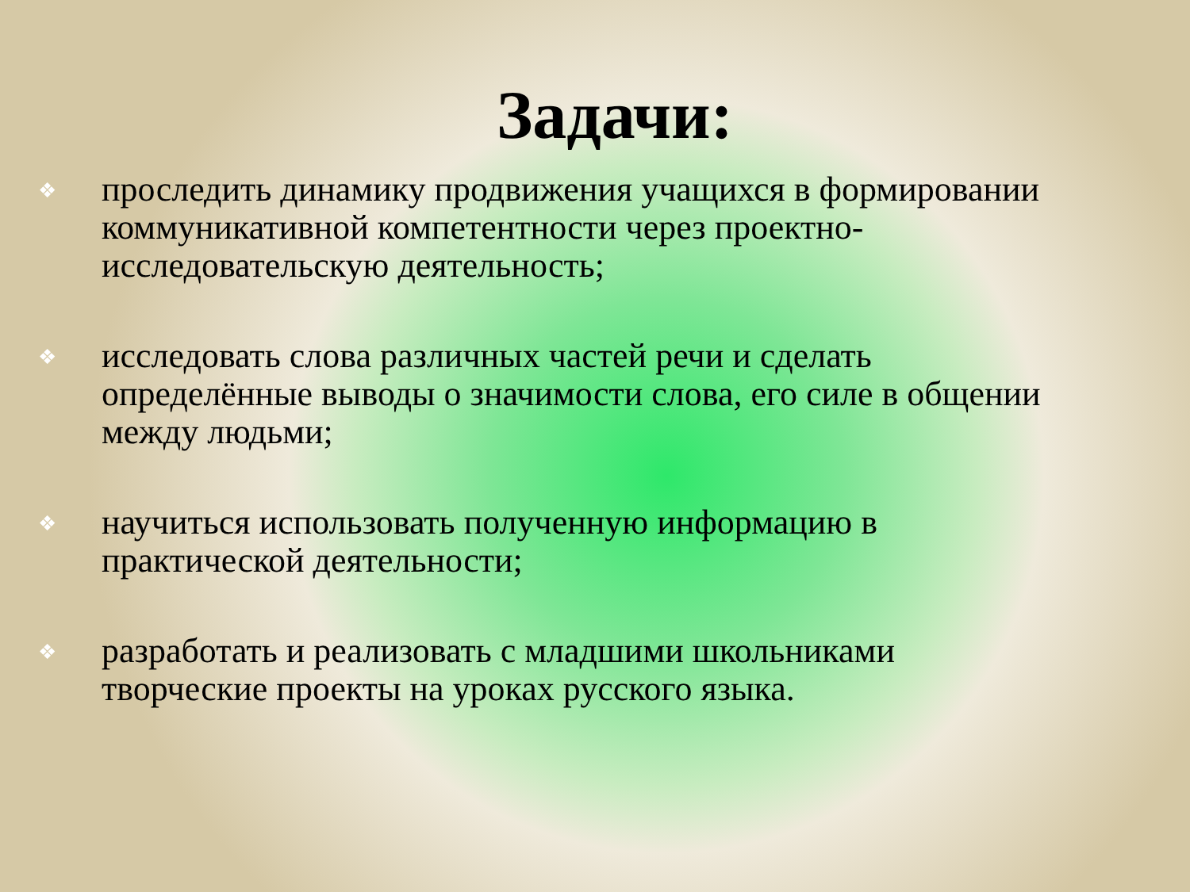Задачи:
❖ проследить динамику продвижения учащихся в формировании коммуникативной компетентности через проектно-исследовательскую деятельность;
❖ исследовать слова различных частей речи и сделать определённые выводы о значимости слова, его силе в общении между людьми;
❖ научиться использовать полученную информацию в практической деятельности;
❖ разработать и реализовать с младшими школьниками творческие проекты на уроках русского языка.